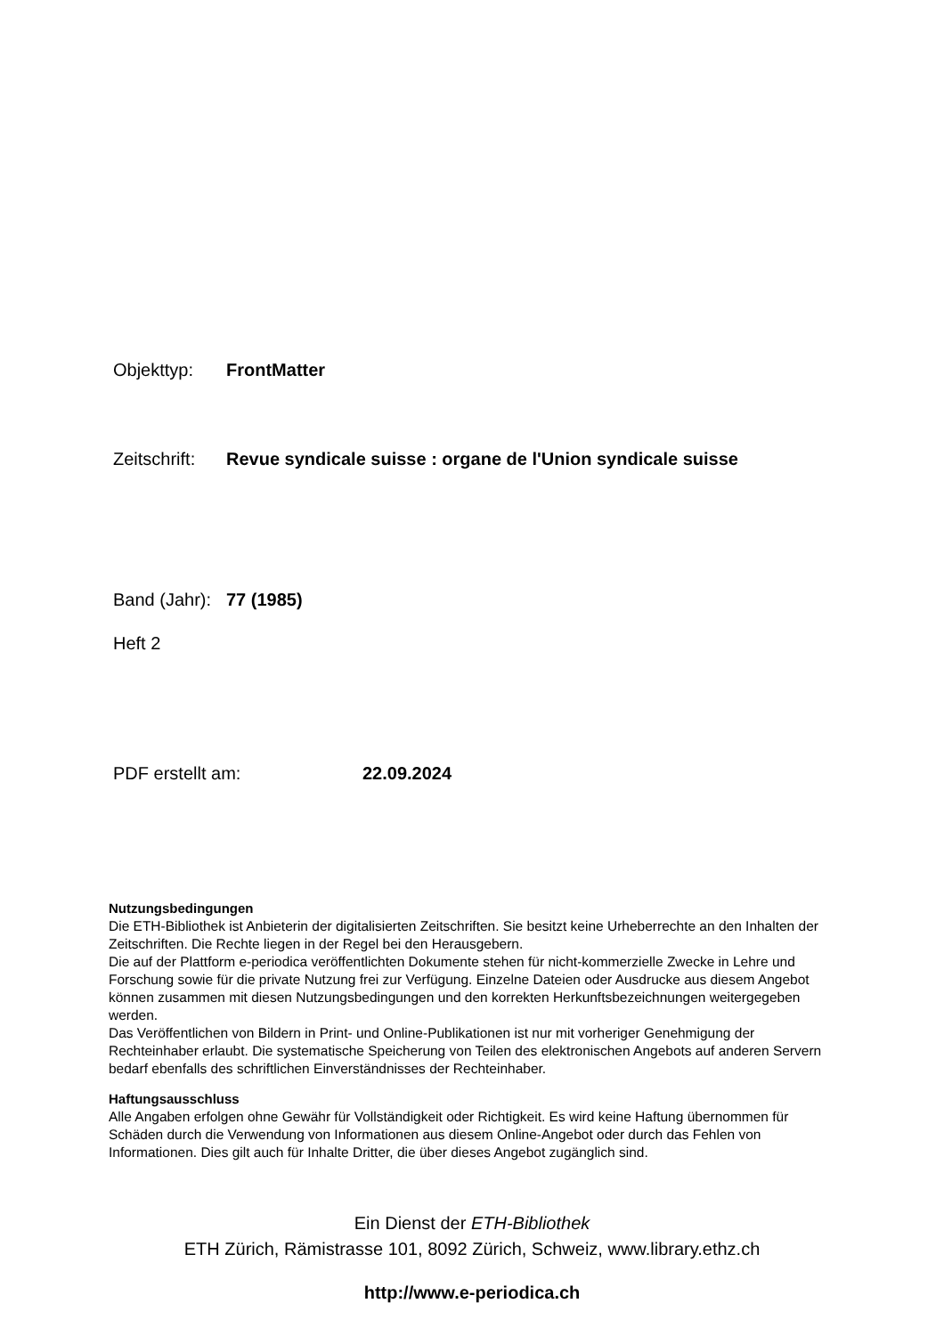Objekttyp: FrontMatter
Zeitschrift: Revue syndicale suisse : organe de l'Union syndicale suisse
Band (Jahr): 77 (1985)
Heft 2
PDF erstellt am: 22.09.2024
Nutzungsbedingungen
Die ETH-Bibliothek ist Anbieterin der digitalisierten Zeitschriften. Sie besitzt keine Urheberrechte an den Inhalten der Zeitschriften. Die Rechte liegen in der Regel bei den Herausgebern.
Die auf der Plattform e-periodica veröffentlichten Dokumente stehen für nicht-kommerzielle Zwecke in Lehre und Forschung sowie für die private Nutzung frei zur Verfügung. Einzelne Dateien oder Ausdrucke aus diesem Angebot können zusammen mit diesen Nutzungsbedingungen und den korrekten Herkunftsbezeichnungen weitergegeben werden.
Das Veröffentlichen von Bildern in Print- und Online-Publikationen ist nur mit vorheriger Genehmigung der Rechteinhaber erlaubt. Die systematische Speicherung von Teilen des elektronischen Angebots auf anderen Servern bedarf ebenfalls des schriftlichen Einverständnisses der Rechteinhaber.
Haftungsausschluss
Alle Angaben erfolgen ohne Gewähr für Vollständigkeit oder Richtigkeit. Es wird keine Haftung übernommen für Schäden durch die Verwendung von Informationen aus diesem Online-Angebot oder durch das Fehlen von Informationen. Dies gilt auch für Inhalte Dritter, die über dieses Angebot zugänglich sind.
Ein Dienst der ETH-Bibliothek
ETH Zürich, Rämistrasse 101, 8092 Zürich, Schweiz, www.library.ethz.ch
http://www.e-periodica.ch